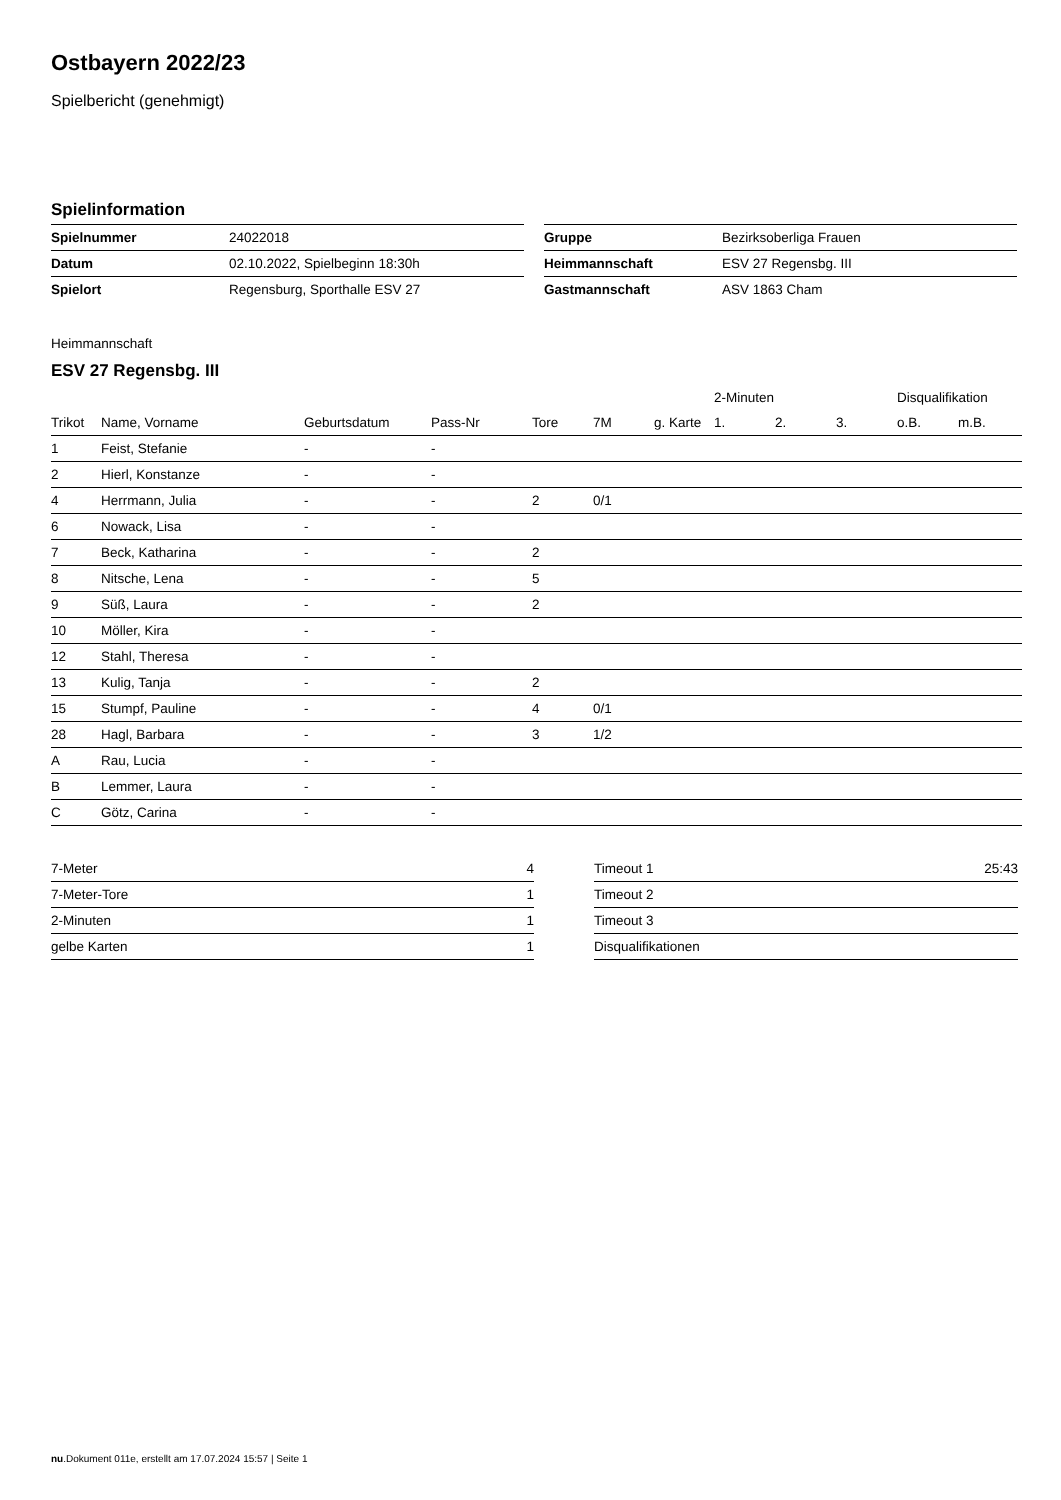Ostbayern 2022/23
Spielbericht (genehmigt)
Spielinformation
| Spielnummer | 24022018 |
| Datum | 02.10.2022, Spielbeginn 18:30h |
| Spielort | Regensburg, Sporthalle ESV 27 |
| Gruppe | Bezirksoberliga Frauen |
| Heimmannschaft | ESV 27 Regensbg. III |
| Gastmannschaft | ASV 1863 Cham |
Heimmannschaft
ESV 27 Regensbg. III
| | | | | | | | 2-Minuten | | | Disqualifikation | |
| --- | --- | --- | --- | --- | --- | --- | --- | --- | --- | --- | --- |
| Trikot | Name, Vorname | Geburtsdatum | Pass-Nr | Tore | 7M | g. Karte | 1. | 2. | 3. | o.B. | m.B. |
| 1 | Feist, Stefanie | - | - | | | | | | | | |
| 2 | Hierl, Konstanze | - | - | | | | | | | | |
| 4 | Herrmann, Julia | - | - | 2 | 0/1 | | | | | | |
| 6 | Nowack, Lisa | - | - | | | | | | | | |
| 7 | Beck, Katharina | - | - | 2 | | | | | | | |
| 8 | Nitsche, Lena | - | - | 5 | | | | | | | |
| 9 | Süß, Laura | - | - | 2 | | | | | | | |
| 10 | Möller, Kira | - | - | | | | | | | | |
| 12 | Stahl, Theresa | - | - | | | | | | | | |
| 13 | Kulig, Tanja | - | - | 2 | | | | | | | |
| 15 | Stumpf, Pauline | - | - | 4 | 0/1 | | | | | | |
| 28 | Hagl, Barbara | - | - | 3 | 1/2 | | | | | | |
| A | Rau, Lucia | - | - | | | | | | | | |
| B | Lemmer, Laura | - | - | | | | | | | | |
| C | Götz, Carina | - | - | | | | | | | | |
| 7-Meter | 4 |
| 7-Meter-Tore | 1 |
| 2-Minuten | 1 |
| gelbe Karten | 1 |
| Timeout 1 | 25:43 |
| Timeout 2 | |
| Timeout 3 | |
| Disqualifikationen | |
nu.Dokument 011e, erstellt am 17.07.2024 15:57 | Seite 1